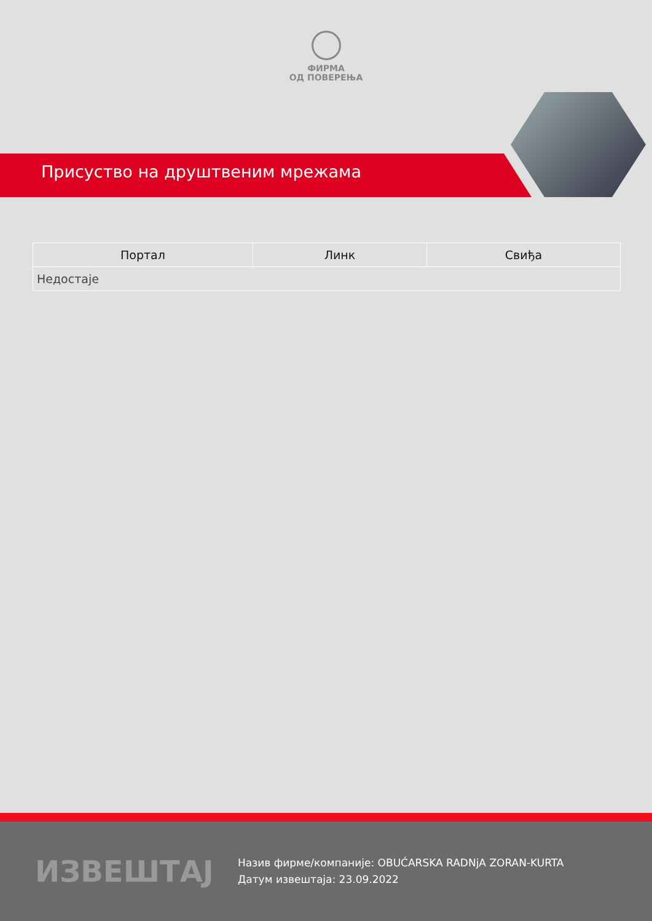ФИРМА
ОД ПОВЕРЕЊА
Присуство на друштвеним мрежама
| Портал | Линк | Свиђа |
| --- | --- | --- |
| Недостаје | | |
ИЗВЕШТАЈ
Назив фирме/компаније: OBUĆARSKA RADNjA ZORAN-KURTA
Датум извештаја: 23.09.2022